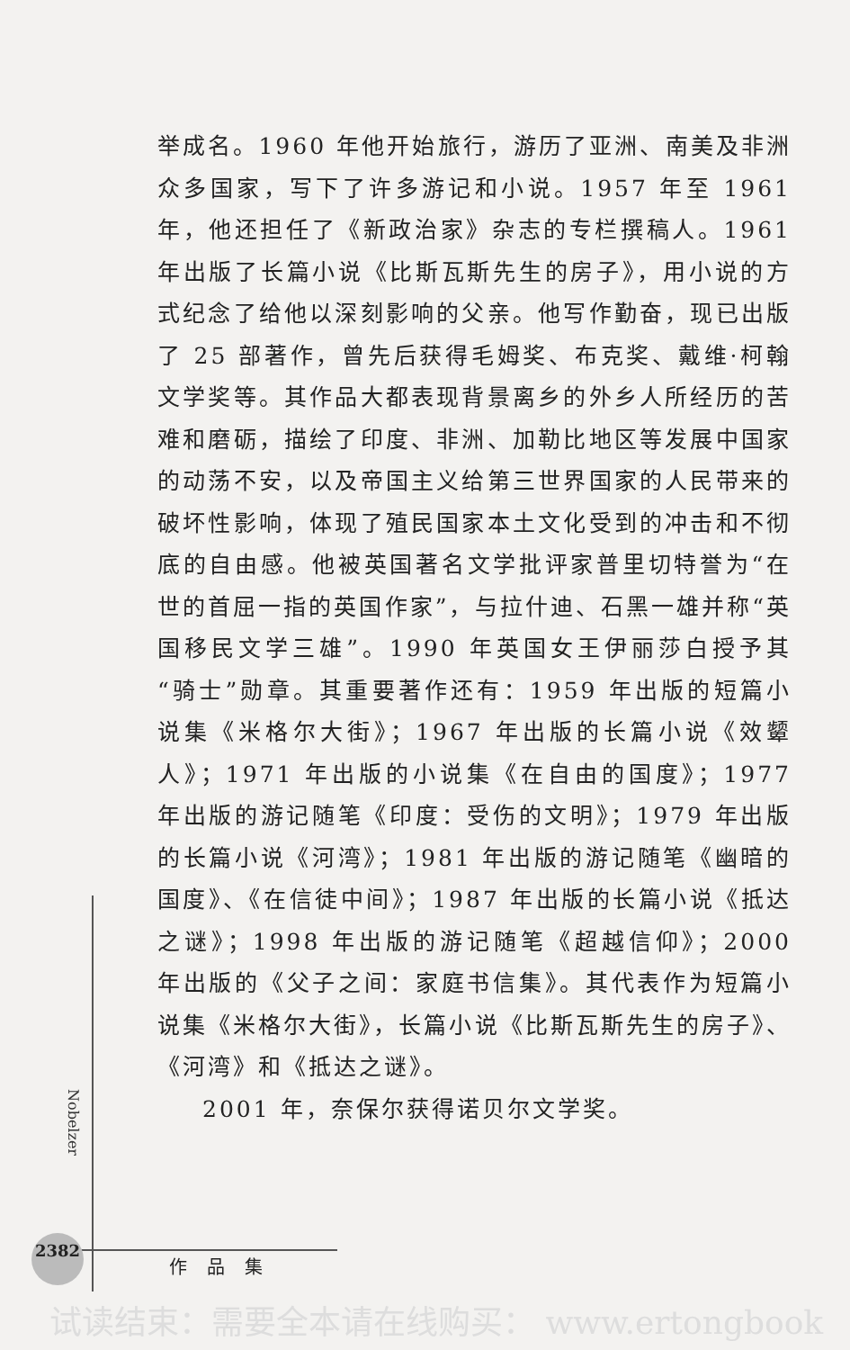举成名。1960 年他开始旅行，游历了亚洲、南美及非洲众多国家，写下了许多游记和小说。1957 年至 1961 年，他还担任了《新政治家》杂志的专栏撰稿人。1961 年出版了长篇小说《比斯瓦斯先生的房子》，用小说的方式纪念了给他以深刻影响的父亲。他写作勤奋，现已出版了 25 部著作，曾先后获得毛姆奖、布克奖、戴维·柯翰文学奖等。其作品大都表现背景离乡的外乡人所经历的苦难和磨砺，描绘了印度、非洲、加勒比地区等发展中国家的动荡不安，以及帝国主义给第三世界国家的人民带来的破坏性影响，体现了殖民国家本土文化受到的冲击和不彻底的自由感。他被英国著名文学批评家普里切特誉为“在世的首屈一指的英国作家”，与拉什迪、石黑一雄并称“英国移民文学三雄”。1990 年英国女王伊丽莎白授予其“骑士”勋章。其重要著作还有：1959 年出版的短篇小说集《米格尔大街》；1967 年出版的长篇小说《效颦人》；1971 年出版的小说集《在自由的国度》；1977 年出版的游记随笔《印度：受伤的文明》；1979 年出版的长篇小说《河湾》；1981 年出版的游记随笔《幽暗的国度》、《在信徒中间》；1987 年出版的长篇小说《抵达之谜》；1998 年出版的游记随笔《超越信仰》；2000 年出版的《父子之间：家庭书信集》。其代表作为短篇小说集《米格尔大街》，长篇小说《比斯瓦斯先生的房子》、《河湾》和《抵达之谜》。
2001 年，奈保尔获得诺贝尔文学奖。
Nobelzer
2382
作品集
试读结束：需要全本请在线购买： www.ertongbook